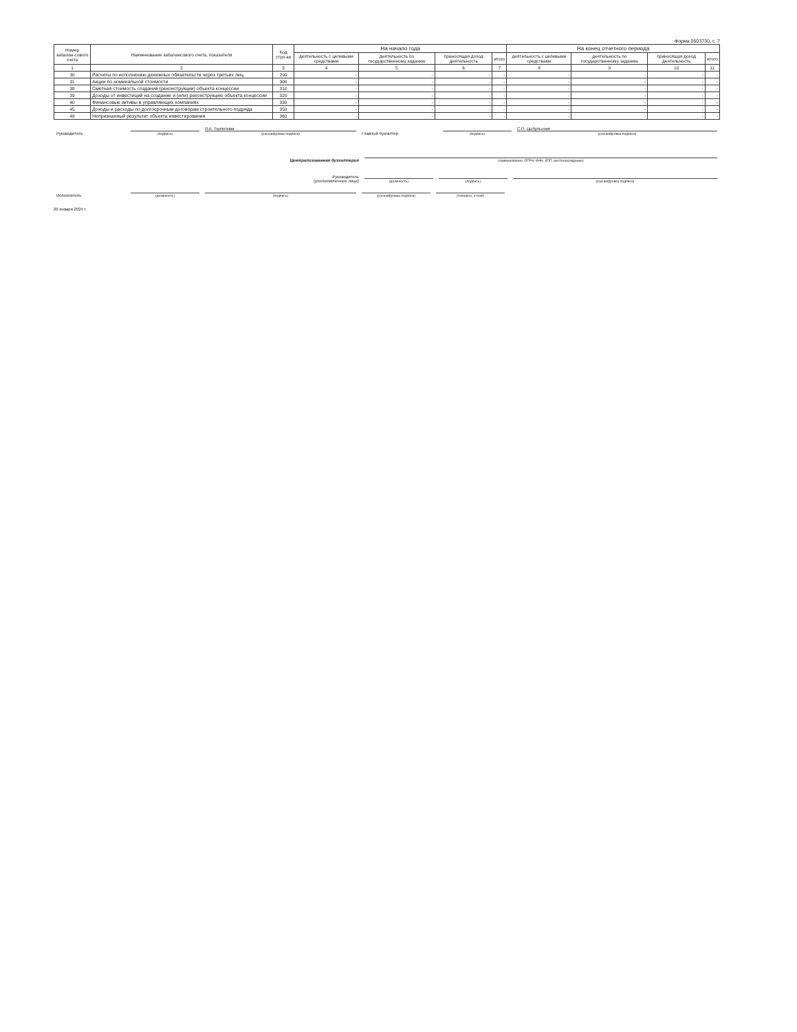Форма 0503730, с. 7
| Номер забалан-сового счета | Наименование забалансового счета, показателя | Код стро-ки | На начало года | | | | На конец отчетного периода | | | |
| --- | --- | --- | --- | --- | --- | --- | --- | --- | --- | --- |
| | | | деятельность с целевыми средствами | деятельность по государственному заданию | приносящая доход деятельность | итого | деятельность с целевыми средствами | деятельность по государственному заданию | приносящая доход деятельность | итого |
| 1 | 2 | 3 | 4 | 5 | 6 | 7 | 8 | 9 | 10 | 11 |
| 30 | Расчеты по исполнению денежных обязательств через третьих лиц | 290 | - | - | - | - | - | - | - | - |
| 31 | Акции по номинальной стоимости | 300 | - | - | - | - | - | - | - | - |
| 38 | Сметная стоимость создания (реконструкции) объекта концессии | 310 | - | - | - | - | - | - | - | - |
| 39 | Доходы от инвестиций на создание и (или) реконструкцию объекта концессии | 320 | - | - | - | - | - | - | - | - |
| 40 | Финансовые активы в управляющих компаниях | 330 | - | - | - | - | - | - | - | - |
| 45 | Доходы и расходы по долгосрочным договорам строительного подряда | 350 | - | - | - | - | - | - | - | - |
| 49 | Непризнанный результат объекта инвестирования | 360 | - | - | - | - | - | - | - | - |
Руководитель
(подпись)
Л.А. Торпопова
(расшифровка подписи)
Главный бухгалтер
(подпись)
С.П. Цыбульская
(расшифровка подписи)
Централизованная бухгалтерия
(наименование, ОГРН, ИНН, КПП, местонахождение)
Руководитель
(уполномоченное лицо)
(должность)
(подпись)
(расшифровка подписи)
Исполнитель
(должность)
(подпись)
(расшифровка подписи)
(телефон, e-mail)
26 января 2024 г.